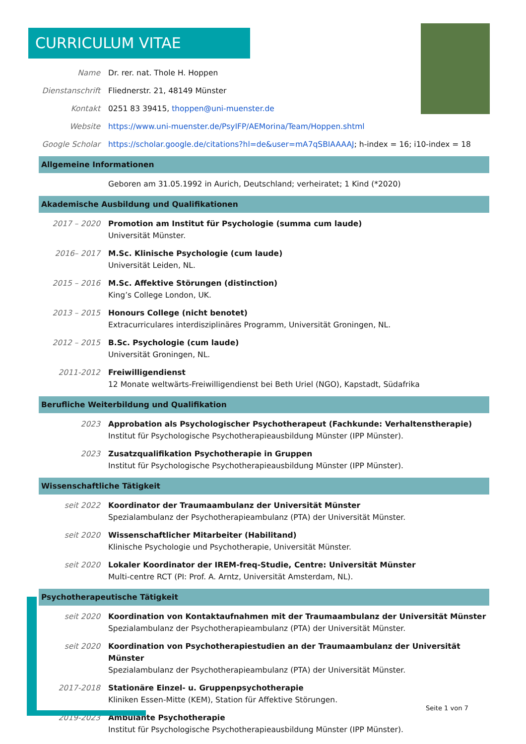CURRICULUM VITAE
Name Dr. rer. nat. Thole H. Hoppen
Dienstanschrift
Fliednerstr. 21, 48149 Münster
Kontakt 0251 83 39415, thoppen@uni-muenster.de
Website https://www.uni-muenster.de/PsyIFP/AEMorina/Team/Hoppen.shtml
Google Scholar
https://scholar.google.de/citations?hl=de&user=mA7qSBIAAAAJ; h-index = 16; i10-index = 18
Allgemeine Informationen
Geboren am 31.05.1992 in Aurich, Deutschland; verheiratet; 1 Kind (*2020)
Akademische Ausbildung und Qualifikationen
2017 – 2020 Promotion am Institut für Psychologie (summa cum laude)
Universität Münster.
2016– 2017 M.Sc. Klinische Psychologie (cum laude)
Universität Leiden, NL.
2015 – 2016 M.Sc. Affektive Störungen (distinction)
King’s College London, UK.
2013 – 2015 Honours College (nicht benotet)
Extracurriculares interdisziplinäres Programm, Universität Groningen, NL.
2012 – 2015 B.Sc. Psychologie (cum laude)
Universität Groningen, NL.
2011-2012 Freiwilligendienst
12 Monate weltwärts-Freiwilligendienst bei Beth Uriel (NGO), Kapstadt, Südafrika
Berufliche Weiterbildung und Qualifikation
2023 Approbation als Psychologischer Psychotherapeut (Fachkunde: Verhaltenstherapie)
Institut für Psychologische Psychotherapieausbildung Münster (IPP Münster).
2023 Zusatzqualifikation Psychotherapie in Gruppen
Institut für Psychologische Psychotherapieausbildung Münster (IPP Münster).
Wissenschaftliche Tätigkeit
seit 2022 Koordinator der Traumaambulanz der Universität Münster
Spezialambulanz der Psychotherapieambulanz (PTA) der Universität Münster.
seit 2020 Wissenschaftlicher Mitarbeiter (Habilitand)
Klinische Psychologie und Psychotherapie, Universität Münster.
seit 2020 Lokaler Koordinator der IREM-freq-Studie, Centre: Universität Münster
Multi-centre RCT (PI: Prof. A. Arntz, Universität Amsterdam, NL).
Psychotherapeutische Tätigkeit
seit 2020 Koordination von Kontaktaufnahmen mit der Traumaambulanz der Universität Münster
Spezialambulanz der Psychotherapieambulanz (PTA) der Universität Münster.
seit 2020 Koordination von Psychotherapiestudien an der Traumaambulanz der Universität Münster
Spezialambulanz der Psychotherapieambulanz (PTA) der Universität Münster.
2017-2018 Stationäre Einzel- u. Gruppenpsychotherapie
Kliniken Essen-Mitte (KEM), Station für Affektive Störungen.
2019-2023 Ambulante Psychotherapie
Institut für Psychologische Psychotherapieausbildung Münster (IPP Münster).
Seite 1 von 7